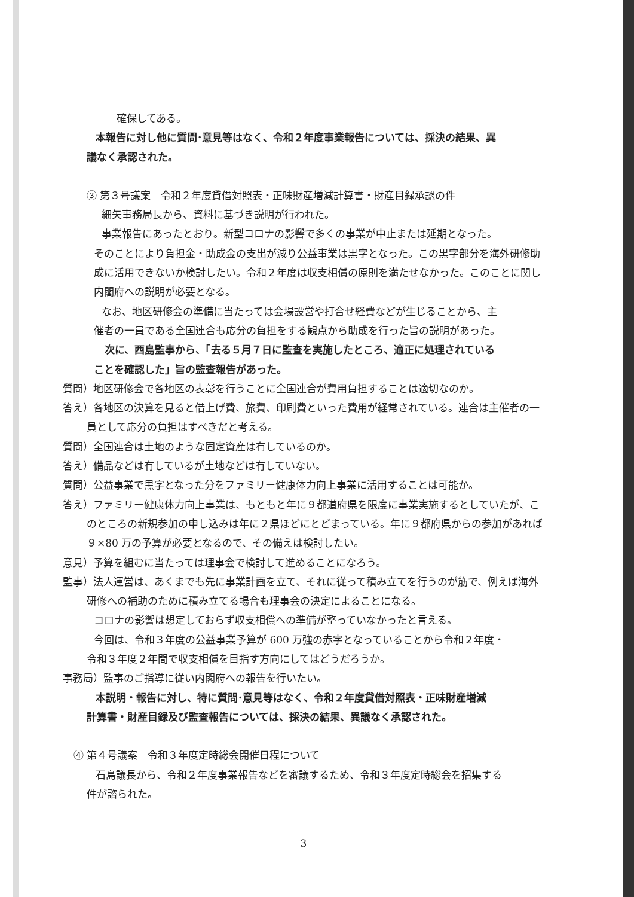確保してある。
本報告に対し他に質問･意見等はなく、令和２年度事業報告については、採決の結果、異
議なく承認された。
③ 第３号議案　令和２年度貸借対照表・正味財産増減計算書・財産目録承認の件
細矢事務局長から、資料に基づき説明が行われた。
事業報告にあったとおり。新型コロナの影響で多くの事業が中止または延期となった。
そのことにより負担金・助成金の支出が減り公益事業は黒字となった。この黒字部分を海外研修助成に活用できないか検討したい。令和２年度は収支相償の原則を満たせなかった。このことに関し内閣府への説明が必要となる。
なお、地区研修会の準備に当たっては会場設営や打合せ経費などが生じることから、主
催者の一員である全国連合も応分の負担をする観点から助成を行った旨の説明があった。
次に、西島監事から、「去る５月７日に監査を実施したところ、適正に処理されている
ことを確認した」旨の監査報告があった。
質問）地区研修会で各地区の表彰を行うことに全国連合が費用負担することは適切なのか。
答え）各地区の決算を見ると借上げ費、旅費、印刷費といった費用が経常されている。連合は主催者の一員として応分の負担はすべきだと考える。
質問）全国連合は土地のような固定資産は有しているのか。
答え）備品などは有しているが土地などは有していない。
質問）公益事業で黒字となった分をファミリー健康体力向上事業に活用することは可能か。
答え）ファミリー健康体力向上事業は、もともと年に９都道府県を限度に事業実施するとしていたが、このところの新規参加の申し込みは年に２県ほどにとどまっている。年に９都府県からの参加があれば９×80 万の予算が必要となるので、その備えは検討したい。
意見）予算を組むに当たっては理事会で検討して進めることになろう。
監事）法人運営は、あくまでも先に事業計画を立て、それに従って積み立てを行うのが筋で、例えば海外研修への補助のために積み立てる場合も理事会の決定によることになる。
コロナの影響は想定しておらず収支相償への準備が整っていなかったと言える。
今回は、令和３年度の公益事業予算が 600 万強の赤字となっていることから令和２年度・
令和３年度２年間で収支相償を目指す方向にしてはどうだろうか。
事務局）監事のご指導に従い内閣府への報告を行いたい。
本説明・報告に対し、特に質問･意見等はなく、令和２年度貸借対照表・正味財産増減
計算書・財産目録及び監査報告については、採決の結果、異議なく承認された。
④ 第４号議案　令和３年度定時総会開催日程について
石島議長から、令和２年度事業報告などを審議するため、令和３年度定時総会を招集する
件が諮られた。
3